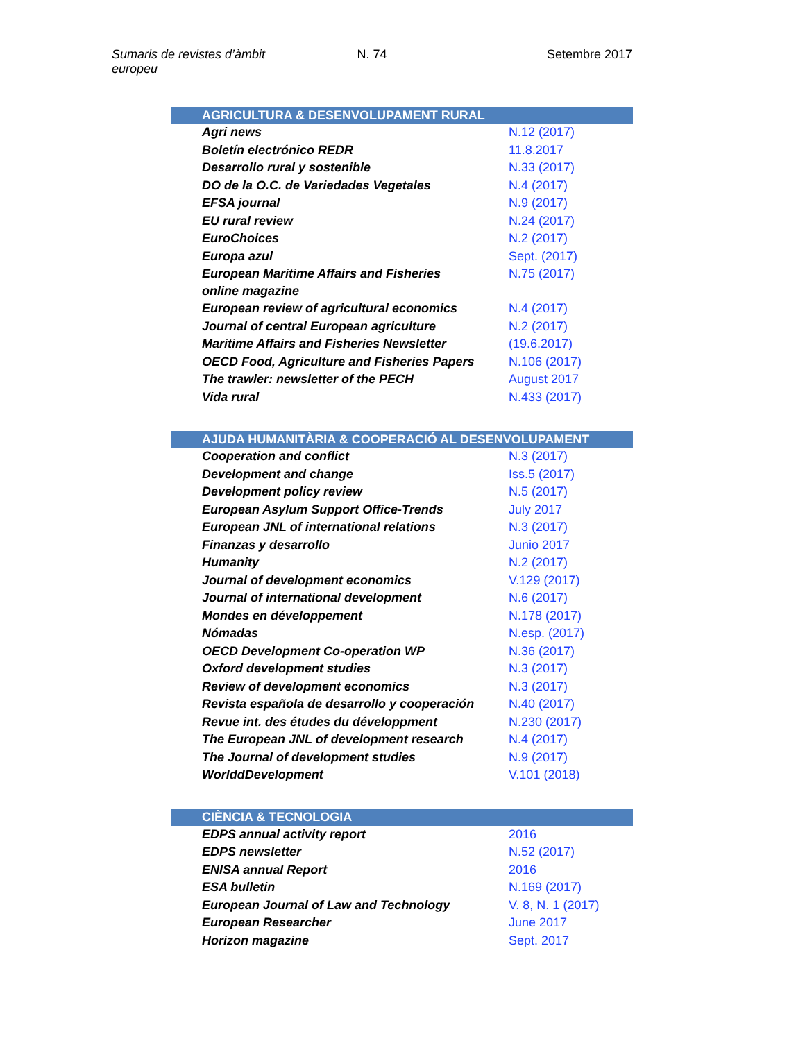Sumaris de revistes d’àmbit europeu
N. 74 Setembre 2017
| AGRICULTURA & DESENVOLUPAMENT RURAL | |
| --- | --- |
| Agri news | N.12 (2017) |
| Boletín electrónico REDR | 11.8.2017 |
| Desarrollo rural y sostenible | N.33 (2017) |
| DO de la O.C. de Variedades Vegetales | N.4 (2017) |
| EFSA journal | N.9 (2017) |
| EU rural review | N.24 (2017) |
| EuroChoices | N.2 (2017) |
| Europa azul | Sept. (2017) |
| European Maritime Affairs and Fisheries online magazine | N.75 (2017) |
| European review of agricultural economics | N.4 (2017) |
| Journal of central European agriculture | N.2 (2017) |
| Maritime Affairs and Fisheries Newsletter | (19.6.2017) |
| OECD Food, Agriculture and Fisheries Papers | N.106 (2017) |
| The trawler: newsletter of the PECH | August 2017 |
| Vida rural | N.433 (2017) |
| AJUDA HUMANITÀRIA & COOPERACIÓ AL DESENVOLUPAMENT | |
| Cooperation and conflict | N.3 (2017) |
| Development and change | Iss.5 (2017) |
| Development policy review | N.5 (2017) |
| European Asylum Support Office-Trends | July 2017 |
| European JNL of international relations | N.3 (2017) |
| Finanzas y desarrollo | Junio 2017 |
| Humanity | N.2 (2017) |
| Journal of development economics | V.129 (2017) |
| Journal of international development | N.6 (2017) |
| Mondes en développement | N.178 (2017) |
| Nómadas | N.esp. (2017) |
| OECD Development Co-operation WP | N.36 (2017) |
| Oxford development studies | N.3 (2017) |
| Review of development economics | N.3 (2017) |
| Revista española de desarrollo y cooperación | N.40 (2017) |
| Revue int. des études du développment | N.230 (2017) |
| The European JNL of development research | N.4 (2017) |
| The Journal of development studies | N.9 (2017) |
| WorlddDevelopment | V.101 (2018) |
| CIÈNCIA & TECNOLOGIA | |
| EDPS annual activity report | 2016 |
| EDPS newsletter | N.52 (2017) |
| ENISA annual Report | 2016 |
| ESA bulletin | N.169 (2017) |
| European Journal of Law and Technology | V. 8, N. 1 (2017) |
| European Researcher | June 2017 |
| Horizon magazine | Sept. 2017 |